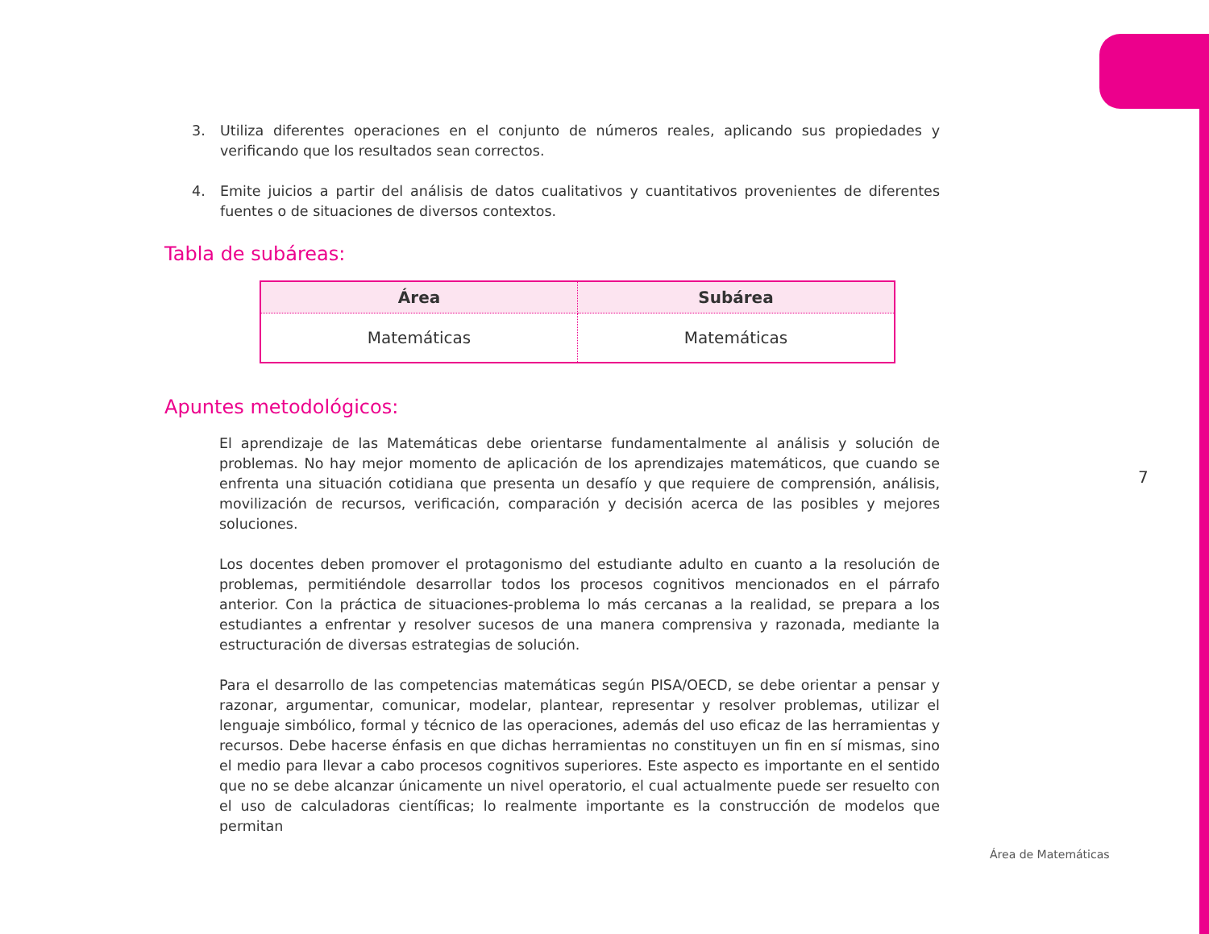3. Utiliza diferentes operaciones en el conjunto de números reales, aplicando sus propiedades y verificando que los resultados sean correctos.
4. Emite juicios a partir del análisis de datos cualitativos y cuantitativos provenientes de diferentes fuentes o de situaciones de diversos contextos.
Tabla de subáreas:
| Área | Subárea |
| --- | --- |
| Matemáticas | Matemáticas |
Apuntes metodológicos:
El aprendizaje de las Matemáticas debe orientarse fundamentalmente al análisis y solución de problemas. No hay mejor momento de aplicación de los aprendizajes matemáticos, que cuando se enfrenta una situación cotidiana que presenta un desafío y que requiere de comprensión, análisis, movilización de recursos, verificación, comparación y decisión acerca de las posibles y mejores soluciones.
Los docentes deben promover el protagonismo del estudiante adulto en cuanto a la resolución de problemas, permitiéndole desarrollar todos los procesos cognitivos mencionados en el párrafo anterior. Con la práctica de situaciones-problema lo más cercanas a la realidad, se prepara a los estudiantes a enfrentar y resolver sucesos de una manera comprensiva y razonada, mediante la estructuración de diversas estrategias de solución.
Para el desarrollo de las competencias matemáticas según PISA/OECD, se debe orientar a pensar y razonar, argumentar, comunicar, modelar, plantear, representar y resolver problemas, utilizar el lenguaje simbólico, formal y técnico de las operaciones, además del uso eficaz de las herramientas y recursos. Debe hacerse énfasis en que dichas herramientas no constituyen un fin en sí mismas, sino el medio para llevar a cabo procesos cognitivos superiores. Este aspecto es importante en el sentido que no se debe alcanzar únicamente un nivel operatorio, el cual actualmente puede ser resuelto con el uso de calculadoras científicas; lo realmente importante es la construcción de modelos que permitan
7
Área de Matemáticas